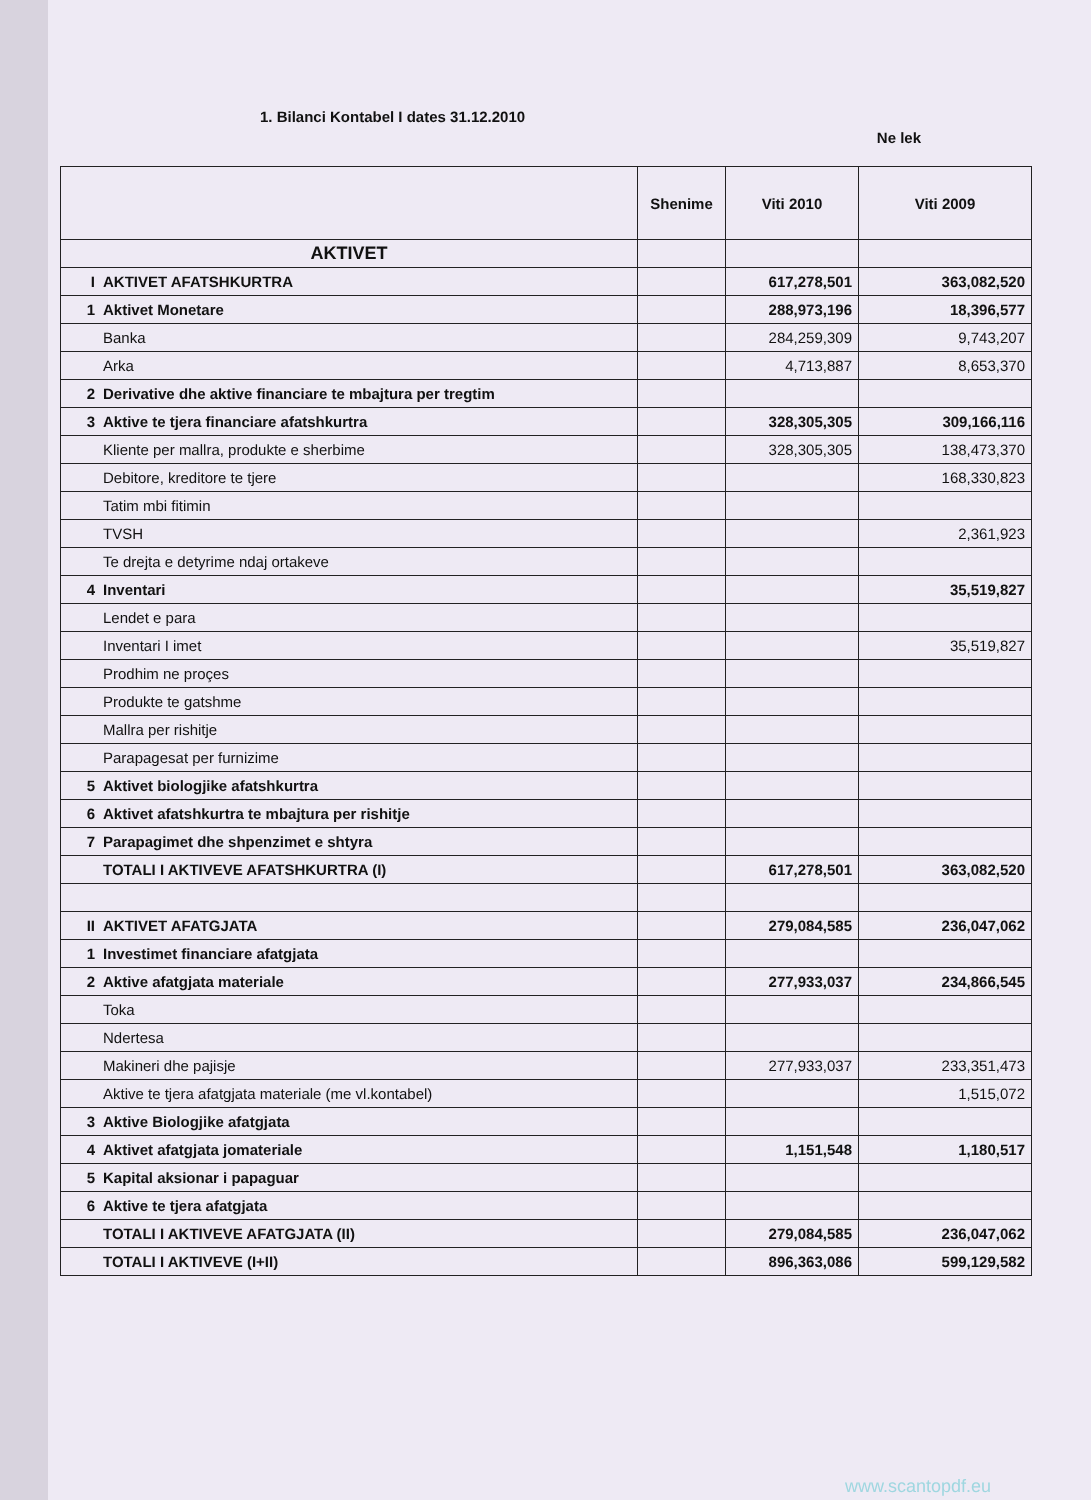1. Bilanci Kontabel I dates 31.12.2010
Ne lek
| | | Shenime | Viti 2010 | Viti 2009 |
| --- | --- | --- | --- | --- |
| AKTIVET | | | | |
| I | AKTIVET AFATSHKURTRA | | 617,278,501 | 363,082,520 |
| 1 | Aktivet Monetare | | 288,973,196 | 18,396,577 |
| | Banka | | 284,259,309 | 9,743,207 |
| | Arka | | 4,713,887 | 8,653,370 |
| 2 | Derivative dhe aktive financiare te mbajtura per tregtim | | | |
| 3 | Aktive te tjera financiare afatshkurtra | | 328,305,305 | 309,166,116 |
| | Kliente per mallra, produkte e sherbime | | 328,305,305 | 138,473,370 |
| | Debitore, kreditore te tjere | | | 168,330,823 |
| | Tatim mbi fitimin | | | |
| | TVSH | | | 2,361,923 |
| | Te drejta e detyrime ndaj ortakeve | | | |
| 4 | Inventari | | | 35,519,827 |
| | Lendet e para | | | |
| | Inventari I imet | | | 35,519,827 |
| | Prodhim ne proçes | | | |
| | Produkte te gatshme | | | |
| | Mallra per rishitje | | | |
| | Parapagesat per furnizime | | | |
| 5 | Aktivet biologjike afatshkurtra | | | |
| 6 | Aktivet afatshkurtra te mbajtura per rishitje | | | |
| 7 | Parapagimet dhe shpenzimet e shtyra | | | |
| | TOTALI I AKTIVEVE AFATSHKURTRA (I) | | 617,278,501 | 363,082,520 |
| II | AKTIVET AFATGJATA | | 279,084,585 | 236,047,062 |
| 1 | Investimet financiare afatgjata | | | |
| 2 | Aktive afatgjata materiale | | 277,933,037 | 234,866,545 |
| | Toka | | | |
| | Ndertesa | | | |
| | Makineri dhe pajisje | | 277,933,037 | 233,351,473 |
| | Aktive te tjera afatgjata materiale (me vl.kontabel) | | | 1,515,072 |
| 3 | Aktive Biologjike afatgjata | | | |
| 4 | Aktivet afatgjata jomateriale | | 1,151,548 | 1,180,517 |
| 5 | Kapital aksionar i papaguar | | | |
| 6 | Aktive te tjera afatgjata | | | |
| | TOTALI I AKTIVEVE AFATGJATA (II) | | 279,084,585 | 236,047,062 |
| | TOTALI I AKTIVEVE (I+II) | | 896,363,086 | 599,129,582 |
www.scantopdf.eu